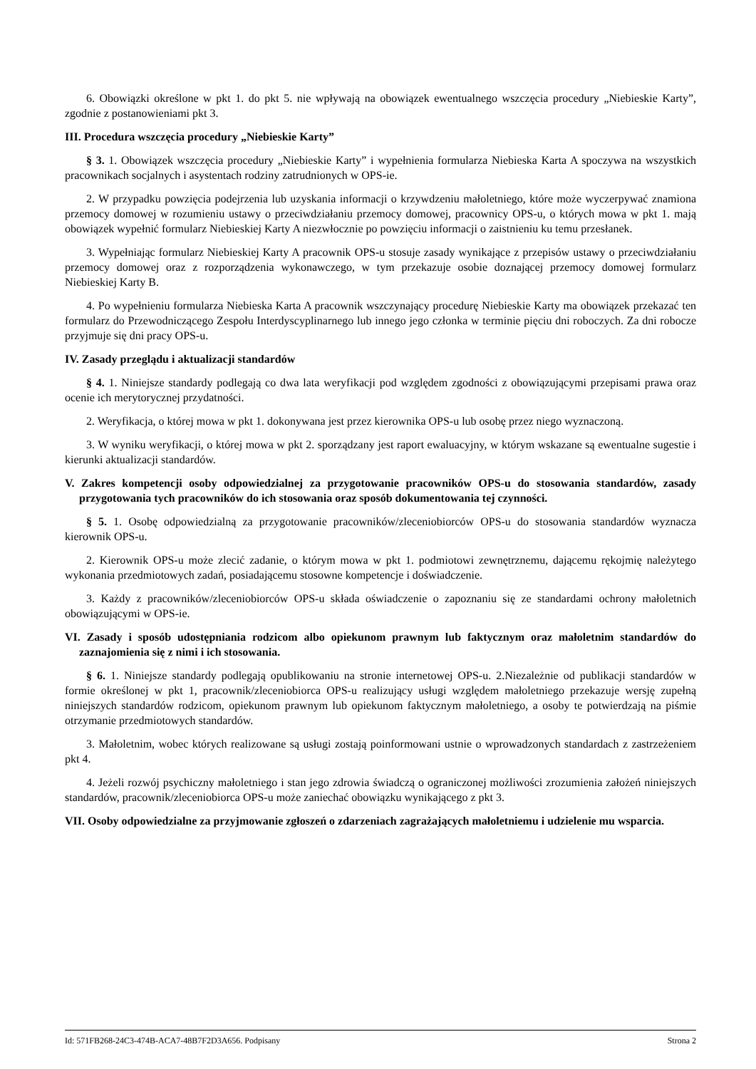6. Obowiązki określone w pkt 1. do pkt 5. nie wpływają na obowiązek ewentualnego wszczęcia procedury „Niebieskie Karty”, zgodnie z postanowieniami pkt 3.
III. Procedura wszczęcia procedury „Niebieskie Karty”
§ 3. 1. Obowiązek wszczęcia procedury „Niebieskie Karty” i wypełnienia formularza Niebieska Karta A spoczywa na wszystkich pracownikach socjalnych i asystentach rodziny zatrudnionych w OPS-ie.
2. W przypadku powzięcia podejrzenia lub uzyskania informacji o krzywdzeniu małoletniego, które może wyczerpywać znamiona przemocy domowej w rozumieniu ustawy o przeciwdziałaniu przemocy domowej, pracownicy OPS-u, o których mowa w pkt 1. mają obowiązek wypełnić formularz Niebieskiej Karty A niezwłocznie po powzięciu informacji o zaistnieniu ku temu przesłanek.
3. Wypełniając formularz Niebieskiej Karty A pracownik OPS-u stosuje zasady wynikające z przepisów ustawy o przeciwdziałaniu przemocy domowej oraz z rozporządzenia wykonawczego, w tym przekazuje osobie doznającej przemocy domowej formularz Niebieskiej Karty B.
4. Po wypełnieniu formularza Niebieska Karta A pracownik wszczynający procedurę Niebieskie Karty ma obowiązek przekazać ten formularz do Przewodniczącego Zespołu Interdyscyplinarnego lub innego jego członka w terminie pięciu dni roboczych. Za dni robocze przyjmuje się dni pracy OPS-u.
IV. Zasady przeglądu i aktualizacji standardów
§ 4. 1. Niniejsze standardy podlegają co dwa lata weryfikacji pod względem zgodności z obowiązującymi przepisami prawa oraz ocenie ich merytorycznej przydatności.
2. Weryfikacja, o której mowa w pkt 1. dokonywana jest przez kierownika OPS-u lub osobę przez niego wyznaczoną.
3. W wyniku weryfikacji, o której mowa w pkt 2. sporządzany jest raport ewaluacyjny, w którym wskazane są ewentualne sugestie i kierunki aktualizacji standardów.
V. Zakres kompetencji osoby odpowiedzialnej za przygotowanie pracowników OPS-u do stosowania standardów, zasady przygotowania tych pracowników do ich stosowania oraz sposób dokumentowania tej czynności.
§ 5. 1. Osobę odpowiedzialną za przygotowanie pracowników/zleceniobiorców OPS-u do stosowania standardów wyznacza kierownik OPS-u.
2. Kierownik OPS-u może zlecić zadanie, o którym mowa w pkt 1. podmiotowi zewnętrznemu, dającemu rękojmię należytego wykonania przedmiotowych zadań, posiadającemu stosowne kompetencje i doświadczenie.
3. Każdy z pracowników/zleceniobiorców OPS-u składa oświadczenie o zapoznaniu się ze standardami ochrony małoletnich obowiązującymi w OPS-ie.
VI. Zasady i sposób udostępniania rodzicom albo opiekunom prawnym lub faktycznym oraz małoletnim standardów do zaznajomienia się z nimi i ich stosowania.
§ 6. 1. Niniejsze standardy podlegają opublikowaniu na stronie internetowej OPS-u. 2.Niezależnie od publikacji standardów w formie określonej w pkt 1, pracownik/zleceniobiorca OPS-u realizujący usługi względem małoletniego przekazuje wersję zupełną niniejszych standardów rodzicom, opiekunom prawnym lub opiekunom faktycznym małoletniego, a osoby te potwierdzają na piśmie otrzymanie przedmiotowych standardów.
3. Małoletnim, wobec których realizowane są usługi zostają poinformowani ustnie o wprowadzonych standardach z zastrzeżeniem pkt 4.
4. Jeżeli rozwój psychiczny małoletniego i stan jego zdrowia świadczą o ograniczonej możliwości zrozumienia założeń niniejszych standardów, pracownik/zleceniobiorca OPS-u może zaniechać obowiązku wynikającego z pkt 3.
VII. Osoby odpowiedzialne za przyjmowanie zgłoszeń o zdarzeniach zagrażających małoletniemu i udzielenie mu wsparcia.
Id: 571FB268-24C3-474B-ACA7-48B7F2D3A656. Podpisany Strona 2